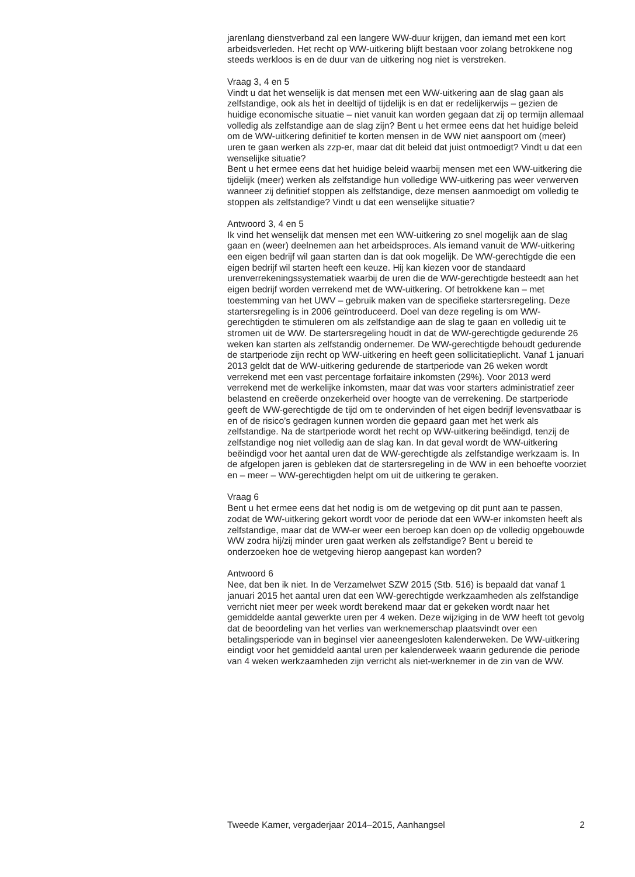jarenlang dienstverband zal een langere WW-duur krijgen, dan iemand met een kort arbeidsverleden. Het recht op WW-uitkering blijft bestaan voor zolang betrokkene nog steeds werkloos is en de duur van de uitkering nog niet is verstreken.
Vraag 3, 4 en 5
Vindt u dat het wenselijk is dat mensen met een WW-uitkering aan de slag gaan als zelfstandige, ook als het in deeltijd of tijdelijk is en dat er redelijkerwijs – gezien de huidige economische situatie – niet vanuit kan worden gegaan dat zij op termijn allemaal volledig als zelfstandige aan de slag zijn? Bent u het ermee eens dat het huidige beleid om de WW-uitkering definitief te korten mensen in de WW niet aanspoort om (meer) uren te gaan werken als zzp-er, maar dat dit beleid dat juist ontmoedigt? Vindt u dat een wenselijke situatie?
Bent u het ermee eens dat het huidige beleid waarbij mensen met een WW-uitkering die tijdelijk (meer) werken als zelfstandige hun volledige WW-uitkering pas weer verwerven wanneer zij definitief stoppen als zelfstandige, deze mensen aanmoedigt om volledig te stoppen als zelfstandige? Vindt u dat een wenselijke situatie?
Antwoord 3, 4 en 5
Ik vind het wenselijk dat mensen met een WW-uitkering zo snel mogelijk aan de slag gaan en (weer) deelnemen aan het arbeidsproces. Als iemand vanuit de WW-uitkering een eigen bedrijf wil gaan starten dan is dat ook mogelijk. De WW-gerechtigde die een eigen bedrijf wil starten heeft een keuze. Hij kan kiezen voor de standaard urenverrekeningssystematiek waarbij de uren die de WW-gerechtigde besteedt aan het eigen bedrijf worden verrekend met de WW-uitkering. Of betrokkene kan – met toestemming van het UWV – gebruik maken van de specifieke startersregeling. Deze startersregeling is in 2006 geïntroduceerd. Doel van deze regeling is om WW-gerechtigden te stimuleren om als zelfstandige aan de slag te gaan en volledig uit te stromen uit de WW. De startersregeling houdt in dat de WW-gerechtigde gedurende 26 weken kan starten als zelfstandig ondernemer. De WW-gerechtigde behoudt gedurende de startperiode zijn recht op WW-uitkering en heeft geen sollicitatieplicht. Vanaf 1 januari 2013 geldt dat de WW-uitkering gedurende de startperiode van 26 weken wordt verrekend met een vast percentage forfaitaire inkomsten (29%). Voor 2013 werd verrekend met de werkelijke inkomsten, maar dat was voor starters administratief zeer belastend en creëerde onzekerheid over hoogte van de verrekening. De startperiode geeft de WW-gerechtigde de tijd om te ondervinden of het eigen bedrijf levensvatbaar is en of de risico’s gedragen kunnen worden die gepaard gaan met het werk als zelfstandige. Na de startperiode wordt het recht op WW-uitkering beëindigd, tenzij de zelfstandige nog niet volledig aan de slag kan. In dat geval wordt de WW-uitkering beëindigd voor het aantal uren dat de WW-gerechtigde als zelfstandige werkzaam is. In de afgelopen jaren is gebleken dat de startersregeling in de WW in een behoefte voorziet en – meer – WW-gerechtigden helpt om uit de uitkering te geraken.
Vraag 6
Bent u het ermee eens dat het nodig is om de wetgeving op dit punt aan te passen, zodat de WW-uitkering gekort wordt voor de periode dat een WW-er inkomsten heeft als zelfstandige, maar dat de WW-er weer een beroep kan doen op de volledig opgebouwde WW zodra hij/zij minder uren gaat werken als zelfstandige? Bent u bereid te onderzoeken hoe de wetgeving hierop aangepast kan worden?
Antwoord 6
Nee, dat ben ik niet. In de Verzamelwet SZW 2015 (Stb. 516) is bepaald dat vanaf 1 januari 2015 het aantal uren dat een WW-gerechtigde werkzaamheden als zelfstandige verricht niet meer per week wordt berekend maar dat er gekeken wordt naar het gemiddelde aantal gewerkte uren per 4 weken. Deze wijziging in de WW heeft tot gevolg dat de beoordeling van het verlies van werknemerschap plaatsvindt over een betalingsperiode van in beginsel vier aaneengesloten kalenderweken. De WW-uitkering eindigt voor het gemiddeld aantal uren per kalenderweek waarin gedurende die periode van 4 weken werkzaamheden zijn verricht als niet-werknemer in de zin van de WW.
Tweede Kamer, vergaderjaar 2014–2015, Aanhangsel 2